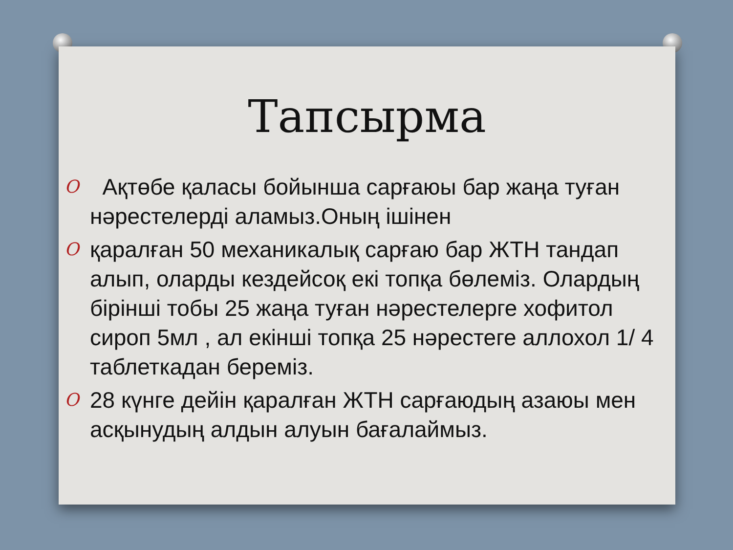Тапсырма
O Ақтөбе қаласы бойынша сарғаюы бар жаңа туған нәрестелерді аламыз.Оның ішінен
Oқаралған 50 механикалық сарғаю бар ЖТН тандап алып, оларды кездейсоқ екі топқа бөлеміз. Олардың бірінші тобы 25 жаңа туған нәрестелерге хофитол сироп 5мл , ал екінші топқа 25 нәрестеге аллохол 1/ 4 таблеткадан береміз.
O 28 күнге дейін қаралған ЖТН сарғаюдың азаюы мен асқынудың алдын алуын бағалаймыз.